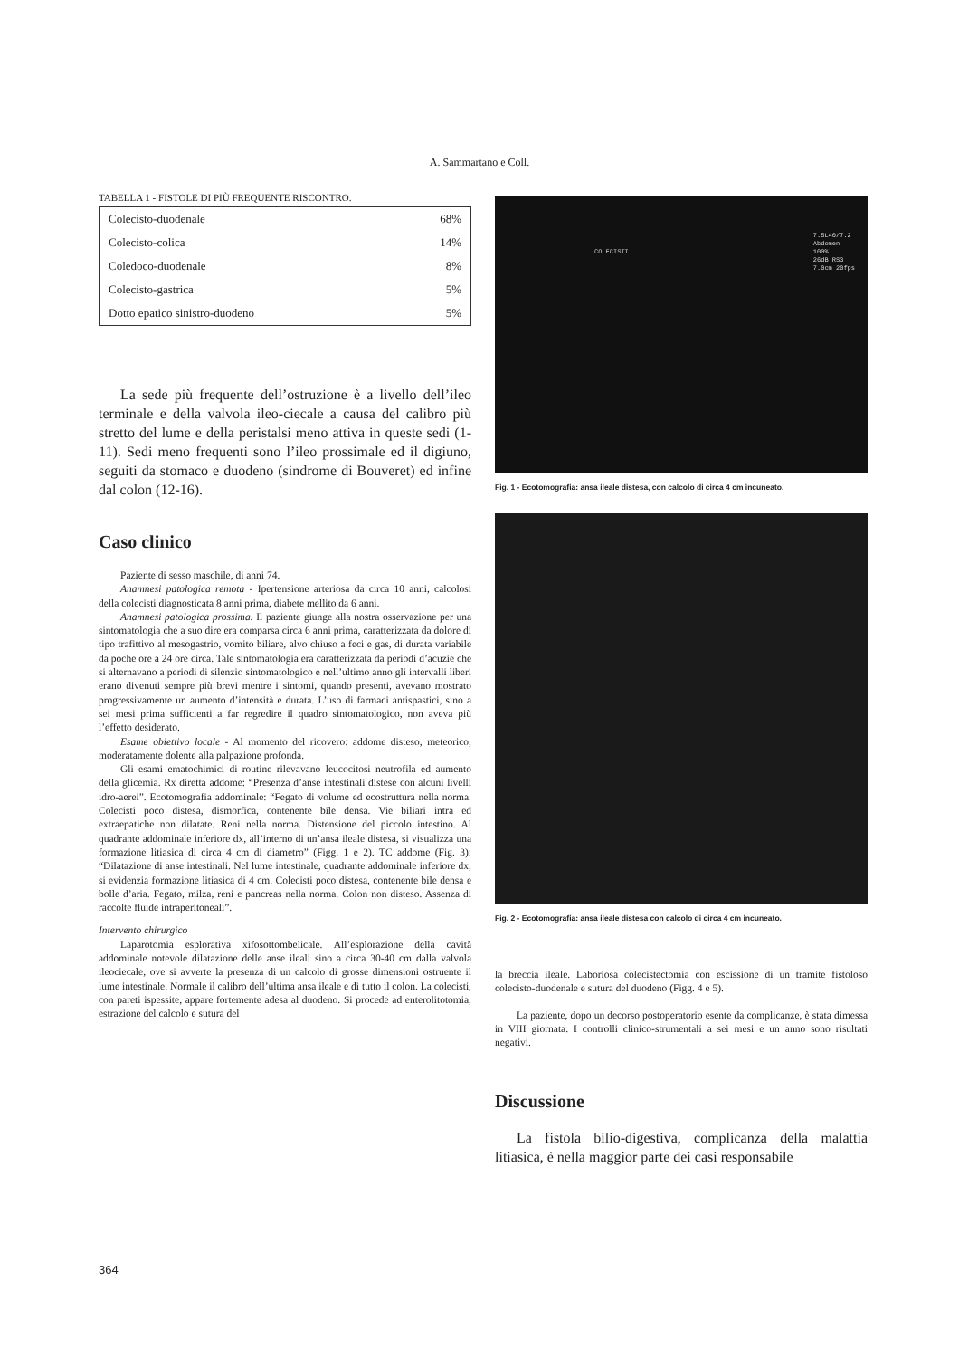A. Sammartano e Coll.
TABELLA 1 - FISTOLE DI PIÙ FREQUENTE RISCONTRO.
| Colecisto-duodenale | 68% |
| Colecisto-colica | 14% |
| Coledoco-duodenale | 8% |
| Colecisto-gastrica | 5% |
| Dotto epatico sinistro-duodeno | 5% |
La sede più frequente dell’ostruzione è a livello del­l’ileo terminale e della valvola ileo-ciecale a causa del calibro più stretto del lume e della peristalsi meno at­tiva in queste sedi (1-11). Sedi meno frequenti sono l’i­leo prossimale ed il digiuno, seguiti da stomaco e duo­deno (sindrome di Bouveret) ed infine dal colon (12-16).
Caso clinico
Paziente di sesso maschile, di anni 74.
Anamnesi patologica remota - Ipertensione arteriosa da circa 10 anni, calcolosi della colecisti diagnosticata 8 anni prima, diabete mellito da 6 anni.
Anamnesi patologica prossima. Il paziente giunge alla nostra osser­vazione per una sintomatologia che a suo dire era comparsa circa 6 anni prima, caratterizzata da dolore di tipo trafittivo al mesoga­strio, vomito biliare, alvo chiuso a feci e gas, di durata variabile da poche ore a 24 ore circa. Tale sintomatologia era caratterizzata da periodi d’acuzie che si alternavano a periodi di silenzio sintomato­logico e nell’ultimo anno gli intervalli liberi erano divenuti sempre più brevi mentre i sintomi, quando presenti, avevano mostrato progressivamente un aumento d’intensità e durata. L’uso di farma­ci antispastici, sino a sei mesi prima sufficienti a far regredire il quadro sintomatologico, non aveva più l’effetto desiderato.
Esame obiettivo locale - Al momento del ricovero: addome diste­so, meteorico, moderatamente dolente alla palpazione profonda.
Gli esami ematochimici di routine rilevavano leucocitosi neu­trofila ed aumento della glicemia. Rx diretta addome: “Presenza d’anse intestinali distese con alcuni livelli idro-aerei”. Ecotomogra­fia addominale: “Fegato di volume ed ecostruttura nella norma. Colecisti poco distesa, dismorfica, contenente bile densa. Vie bilia­ri intra ed extraepatiche non dilatate. Reni nella norma. Distensio­ne del piccolo intestino. Al quadrante addominale inferiore dx, al­l’interno di un’ansa ileale distesa, si visualizza una formazione litia­sica di circa 4 cm di diametro” (Figg. 1 e 2). TC addome (Fig. 3): “Dilatazione di anse intestinali. Nel lume intestinale, quadrante ad­dominale inferiore dx, si evidenzia formazione litiasica di 4 cm. Colecisti poco distesa, contenente bile densa e bolle d’aria. Fegato, milza, reni e pancreas nella norma. Colon non disteso. Assenza di raccolte fluide intraperitoneali”.
Intervento chirurgico
Laparotomia esplorativa xifosottombelicale. All’esplorazione della cavità addominale notevole dilatazione delle anse ileali sino a circa 30-40 cm dalla valvola ileociecale, ove si avverte la presenza di un calcolo di grosse dimensioni ostruente il lume intestinale. Normale il calibro dell’ultima ansa ileale e di tutto il colon. La co­lecisti, con pareti ispessite, appare fortemente adesa al duodeno. Si procede ad enterolitotomia, estrazione del calcolo e sutura del­
7.5L40/7.2
Abdomen
100%
26dB RS3
7.0cm 20fps
COLECISTI
Fig. 1 - Ecotomografia: ansa ileale distesa, con calcolo di circa 4 cm incu­neato.
Fig. 2 - Ecotomografia: ansa ileale distesa con calcolo di circa 4 cm incu­neato.
la breccia ileale. Laboriosa colecistectomia con escissione di un tra­mite fistoloso colecisto-duodenale e sutura del duodeno (Figg. 4 e 5).
La paziente, dopo un decorso postoperatorio esente da com­plicanze, è stata dimessa in VIII giornata. I controlli clinico-stru­mentali a sei mesi e un anno sono risultati negativi.
Discussione
La fistola bilio-digestiva, complicanza della malat­tia litiasica, è nella maggior parte dei casi responsabile
364